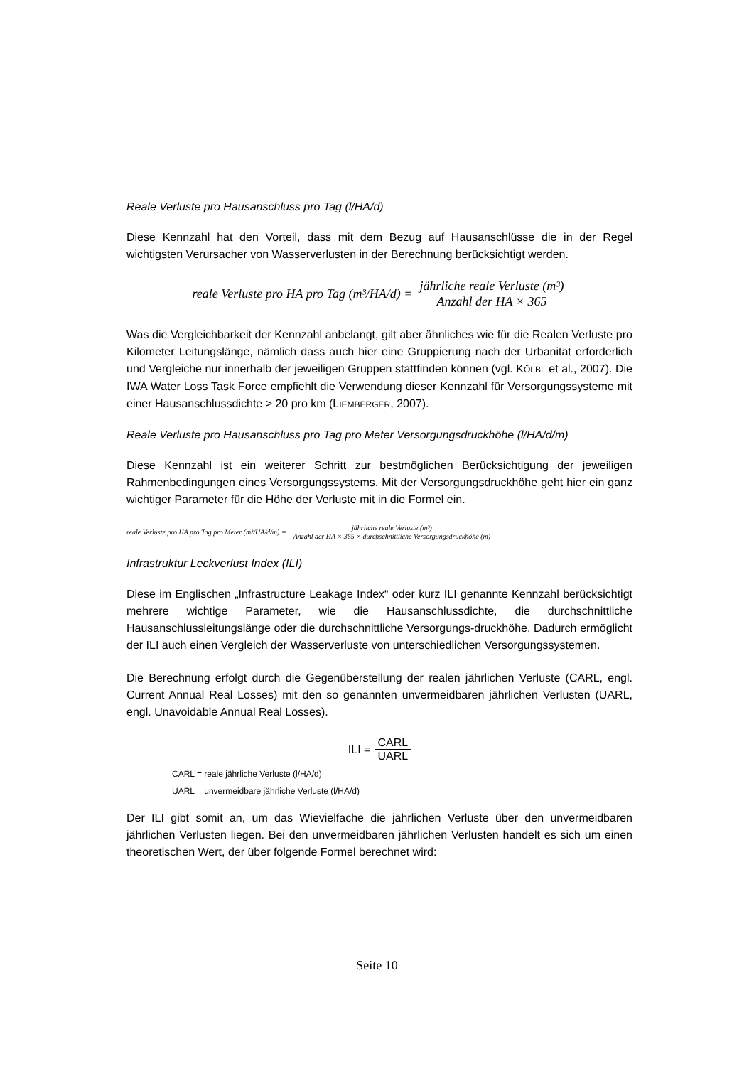Reale Verluste pro Hausanschluss pro Tag (l/HA/d)
Diese Kennzahl hat den Vorteil, dass mit dem Bezug auf Hausanschlüsse die in der Regel wichtigsten Verursacher von Wasserverlusten in der Berechnung berücksichtigt werden.
reale Verluste pro HA pro Tag (m³/HA/d) = jährliche reale Verluste (m³) Anzahl der HA × 365
Was die Vergleichbarkeit der Kennzahl anbelangt, gilt aber ähnliches wie für die Realen Verluste pro Kilometer Leitungslänge, nämlich dass auch hier eine Gruppierung nach der Urbanität erforderlich und Vergleiche nur innerhalb der jeweiligen Gruppen stattfinden können (vgl. KÖLBL et al., 2007). Die IWA Water Loss Task Force empfiehlt die Verwendung dieser Kennzahl für Versorgungssysteme mit einer Hausanschlussdichte > 20 pro km (LIEMBERGER, 2007).
Reale Verluste pro Hausanschluss pro Tag pro Meter Versorgungsdruckhöhe (l/HA/d/m)
Diese Kennzahl ist ein weiterer Schritt zur bestmöglichen Berücksichtigung der jeweiligen Rahmenbedingungen eines Versorgungssystems. Mit der Versorgungsdruckhöhe geht hier ein ganz wichtiger Parameter für die Höhe der Verluste mit in die Formel ein.
reale Verluste pro HA pro Tag pro Meter (m³/HA/d/m) = jährliche reale Verluste (m³) Anzahl der HA × 365 × durchschnittliche Versorgungsdruckhöhe (m)
Infrastruktur Leckverlust Index (ILI)
Diese im Englischen „Infrastructure Leakage Index“ oder kurz ILI genannte Kennzahl berücksichtigt mehrere wichtige Parameter, wie die Hausanschlussdichte, die durchschnittliche Hausanschlussleitungslänge oder die durchschnittliche Versorgungs-druckhöhe. Dadurch ermöglicht der ILI auch einen Vergleich der Wasserverluste von unterschiedlichen Versorgungssystemen.
Die Berechnung erfolgt durch die Gegenüberstellung der realen jährlichen Verluste (CARL, engl. Current Annual Real Losses) mit den so genannten unvermeidbaren jährlichen Verlusten (UARL, engl. Unavoidable Annual Real Losses).
ILI = CARL UARL
CARL = reale jährliche Verluste (l/HA/d)
UARL = unvermeidbare jährliche Verluste (l/HA/d)
Der ILI gibt somit an, um das Wievielfache die jährlichen Verluste über den unvermeidbaren jährlichen Verlusten liegen. Bei den unvermeidbaren jährlichen Verlusten handelt es sich um einen theoretischen Wert, der über folgende Formel berechnet wird:
Seite 10